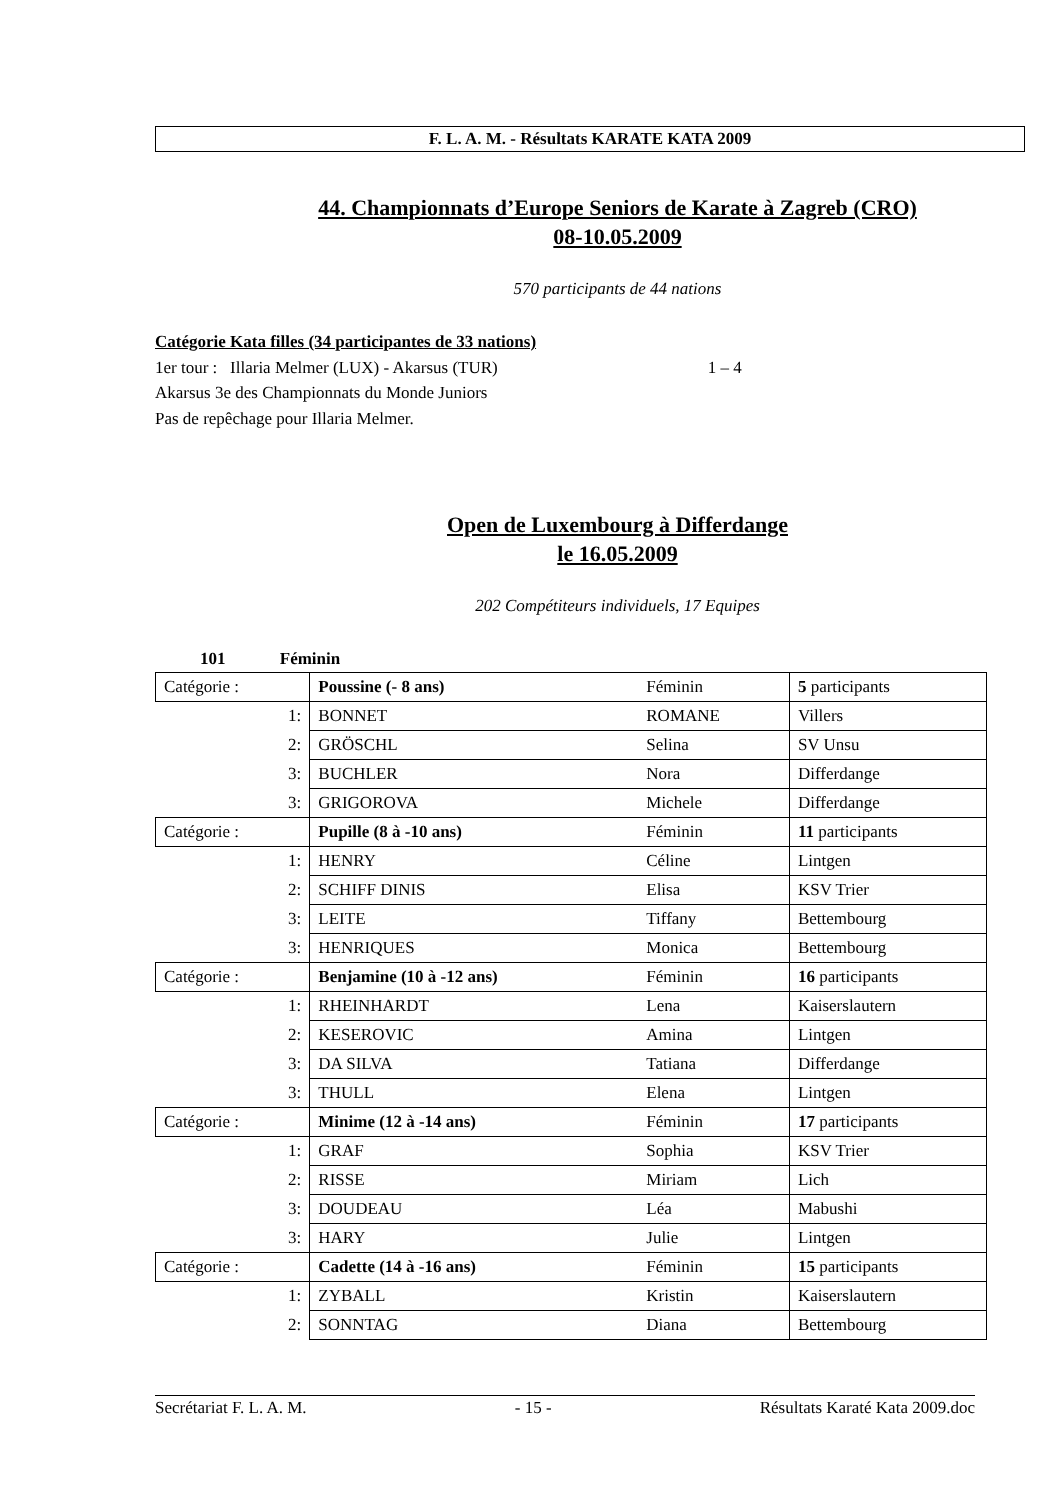F. L. A. M. - Résultats KARATE KATA 2009
44. Championnats d’Europe Seniors de Karate à Zagreb (CRO)
08-10.05.2009
570 participants de 44 nations
Catégorie Kata filles (34 participantes de 33 nations)
1er tour : Illaria Melmer (LUX) - Akarsus (TUR) 1 – 4
Akarsus 3e des Championnats du Monde Juniors
Pas de repêchage pour Illaria Melmer.
Open de Luxembourg à Differdange
le 16.05.2009
202 Compétiteurs individuels, 17 Equipes
101 Féminin
| Catégorie : | Poussine (- 8 ans) | Féminin | 5 participants |
| 1: | BONNET | ROMANE | Villers |
| 2: | GRÖSCHL | Selina | SV Unsu |
| 3: | BUCHLER | Nora | Differdange |
| 3: | GRIGOROVA | Michele | Differdange |
| Catégorie : | Pupille (8 à -10 ans) | Féminin | 11 participants |
| 1: | HENRY | Céline | Lintgen |
| 2: | SCHIFF DINIS | Elisa | KSV Trier |
| 3: | LEITE | Tiffany | Bettembourg |
| 3: | HENRIQUES | Monica | Bettembourg |
| Catégorie : | Benjamine (10 à -12 ans) | Féminin | 16 participants |
| 1: | RHEINHARDT | Lena | Kaiserslautern |
| 2: | KESEROVIC | Amina | Lintgen |
| 3: | DA SILVA | Tatiana | Differdange |
| 3: | THULL | Elena | Lintgen |
| Catégorie : | Minime (12 à -14 ans) | Féminin | 17 participants |
| 1: | GRAF | Sophia | KSV Trier |
| 2: | RISSE | Miriam | Lich |
| 3: | DOUDEAU | Léa | Mabushi |
| 3: | HARY | Julie | Lintgen |
| Catégorie : | Cadette (14 à -16 ans) | Féminin | 15 participants |
| 1: | ZYBALL | Kristin | Kaiserslautern |
| 2: | SONNTAG | Diana | Bettembourg |
Secrétariat F. L. A. M. - 15 - Résultats Karaté Kata 2009.doc